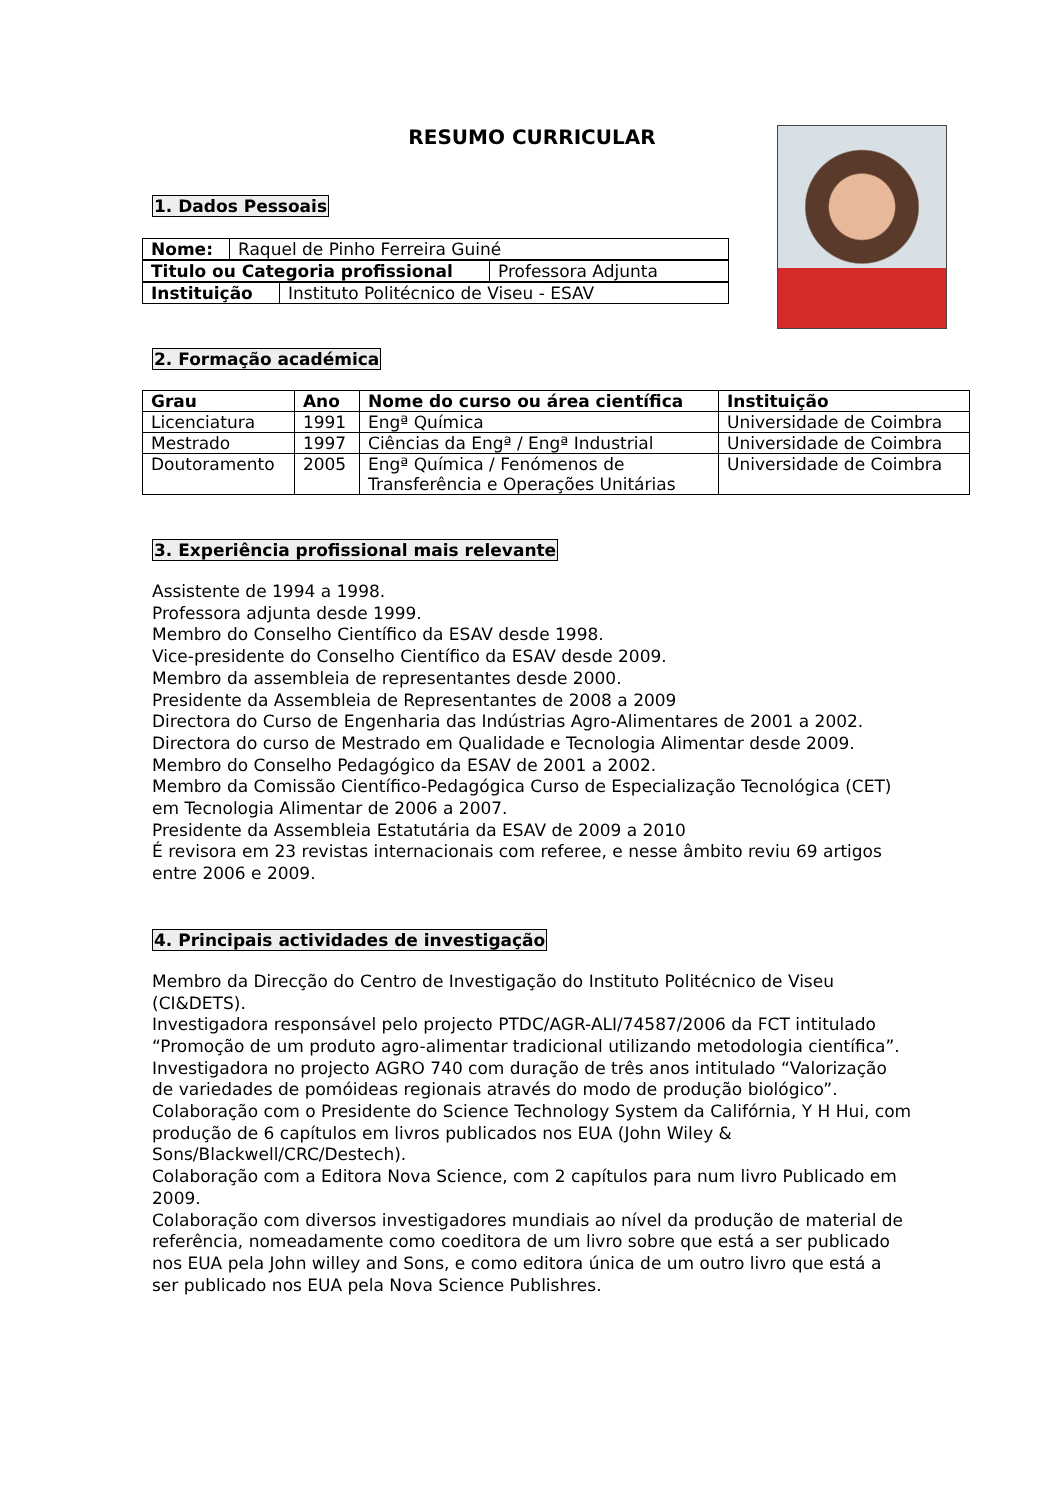RESUMO CURRICULAR
1. Dados Pessoais
| Nome: | Raquel de Pinho Ferreira Guiné |
| Titulo ou Categoria profissional | Professora Adjunta |
| Instituição | Instituto Politécnico de Viseu - ESAV |
2. Formação académica
| Grau | Ano | Nome do curso ou área científica | Instituição |
| --- | --- | --- | --- |
| Licenciatura | 1991 | Engª Química | Universidade de Coimbra |
| Mestrado | 1997 | Ciências da Engª / Engª Industrial | Universidade de Coimbra |
| Doutoramento | 2005 | Engª Química / Fenómenos de Transferência e Operações Unitárias | Universidade de Coimbra |
3. Experiência profissional mais relevante
Assistente de 1994 a 1998.
Professora adjunta desde 1999.
Membro do Conselho Científico da ESAV desde 1998.
Vice-presidente do Conselho Científico da ESAV desde 2009.
Membro da assembleia de representantes desde 2000.
Presidente da Assembleia de Representantes de 2008 a 2009
Directora do Curso de Engenharia das Indústrias Agro-Alimentares de 2001 a 2002.
Directora do curso de Mestrado em Qualidade e Tecnologia Alimentar desde 2009.
Membro do Conselho Pedagógico da ESAV de 2001 a 2002.
Membro da Comissão Científico-Pedagógica Curso de Especialização Tecnológica (CET) em Tecnologia Alimentar de 2006 a 2007.
Presidente da Assembleia Estatutária da ESAV de 2009 a 2010
É revisora em 23 revistas internacionais com referee, e nesse âmbito reviu 69 artigos entre 2006 e 2009.
4. Principais actividades de investigação
Membro da Direcção do Centro de Investigação do Instituto Politécnico de Viseu (CI&DETS).
Investigadora responsável pelo projecto PTDC/AGR-ALI/74587/2006 da FCT intitulado “Promoção de um produto agro-alimentar tradicional utilizando metodologia científica”.
Investigadora no projecto AGRO 740 com duração de três anos intitulado “Valorização de variedades de pomóideas regionais através do modo de produção biológico”.
Colaboração com o Presidente do Science Technology System da Califórnia, Y H Hui, com produção de 6 capítulos em livros publicados nos EUA (John Wiley & Sons/Blackwell/CRC/Destech).
Colaboração com a Editora Nova Science, com 2 capítulos para num livro Publicado em 2009.
Colaboração com diversos investigadores mundiais ao nível da produção de material de referência, nomeadamente como coeditora de um livro sobre que está a ser publicado nos EUA pela John willey and Sons, e como editora única de um outro livro que está a ser publicado nos EUA pela Nova Science Publishres.